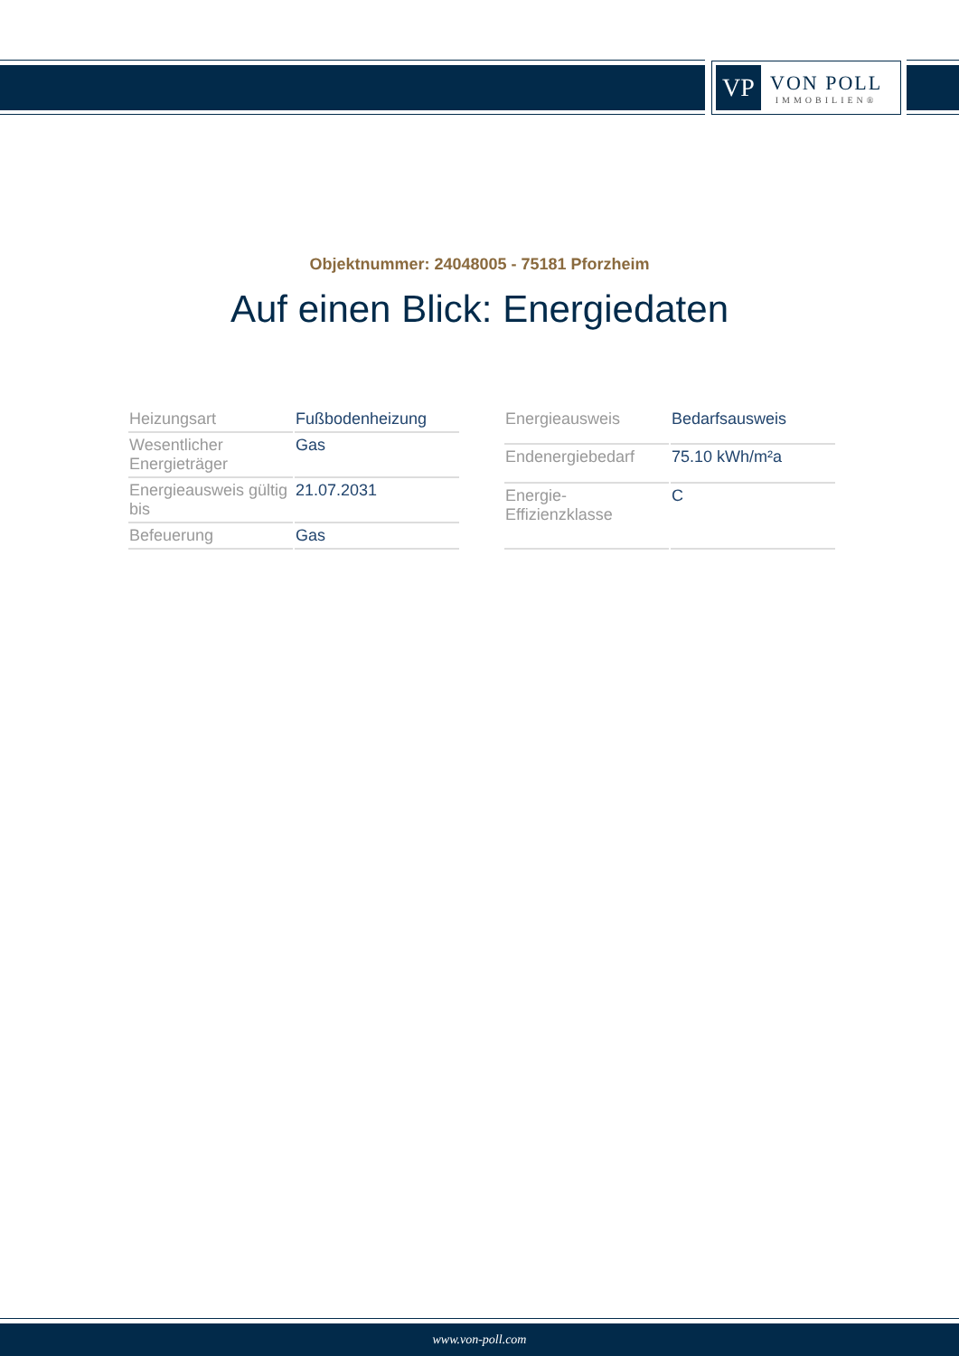VP
VON POLL
IMMOBILIEN®
Objektnummer: 24048005 - 75181 Pforzheim
Auf einen Blick: Energiedaten
| Heizungsart | Fußbodenheizung |
| Wesentlicher Energieträger | Gas |
| Energieausweis gültig bis | 21.07.2031 |
| Befeuerung | Gas |
| Energieausweis | Bedarfsausweis |
| Endenergiebedarf | 75.10 kWh/m²a |
| Energie-Effizienzklasse | C |
www.von-poll.com